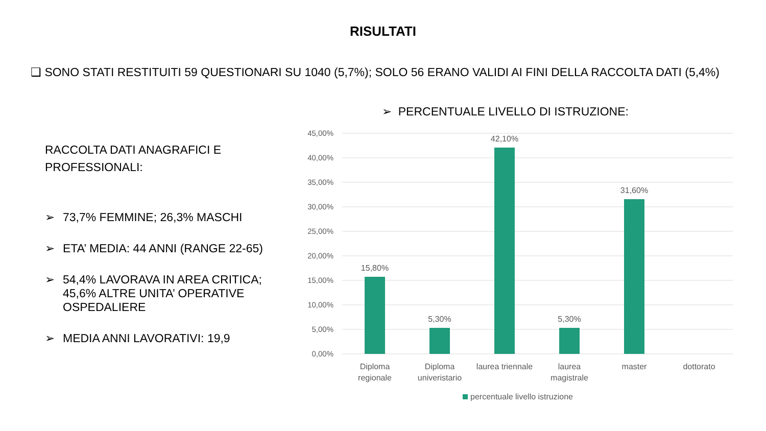RISULTATI
❑ SONO STATI RESTITUITI 59 QUESTIONARI SU 1040 (5,7%); SOLO 56 ERANO VALIDI AI FINI DELLA RACCOLTA DATI (5,4%)
RACCOLTA DATI ANAGRAFICI E PROFESSIONALI:
➢ 73,7% FEMMINE; 26,3% MASCHI
➢ ETA’ MEDIA: 44 ANNI (RANGE 22-65)
➢ 54,4% LAVORAVA IN AREA CRITICA; 45,6% ALTRE UNITA’ OPERATIVE OSPEDALIERE
➢ MEDIA ANNI LAVORATIVI: 19,9
➢ PERCENTUALE LIVELLO DI ISTRUZIONE:
45,00%
40,00%
35,00%
30,00%
25,00%
20,00%
15,00%
10,00%
5,00%
0,00%
15,80%
5,30%
42,10%
5,30%
31,60%
Diploma
regionale
Diploma
univeristario
laurea triennale
laurea
magistrale
master
dottorato
percentuale livello istruzione